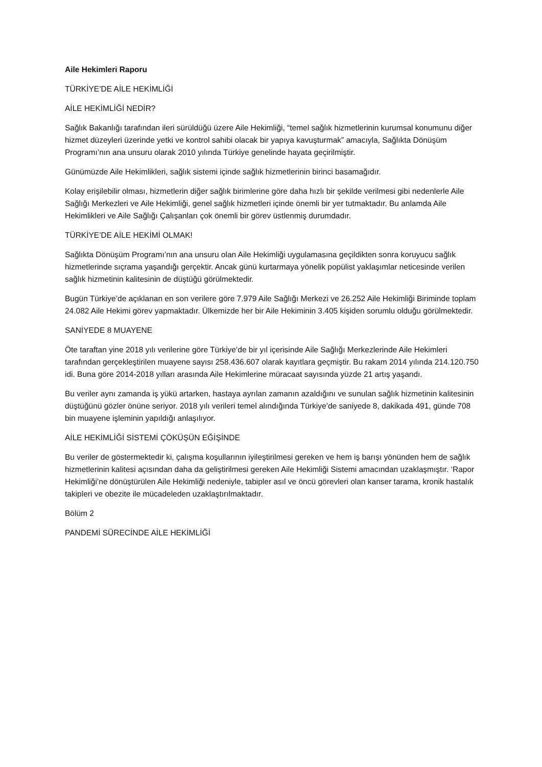Aile Hekimleri Raporu
TÜRKİYE’DE AİLE HEKİMLİĞİ
AİLE HEKİMLİĞİ NEDİR?
Sağlık Bakanlığı tarafından ileri sürüldüğü üzere Aile Hekimliği, “temel sağlık hizmetlerinin kurumsal konumunu diğer hizmet düzeyleri üzerinde yetki ve kontrol sahibi olacak bir yapıya kavuşturmak” amacıyla, Sağlıkta Dönüşüm Programı’nın ana unsuru olarak 2010 yılında Türkiye genelinde hayata geçirilmiştir.
Günümüzde Aile Hekimlikleri, sağlık sistemi içinde sağlık hizmetlerinin birinci basamağıdır.
Kolay erişilebilir olması, hizmetlerin diğer sağlık birimlerine göre daha hızlı bir şekilde verilmesi gibi nedenlerle Aile Sağlığı Merkezleri ve Aile Hekimliği, genel sağlık hizmetleri içinde önemli bir yer tutmaktadır. Bu anlamda Aile Hekimlikleri ve Aile Sağlığı Çalışanları çok önemli bir görev üstlenmiş durumdadır.
TÜRKİYE’DE AİLE HEKİMİ OLMAK!
Sağlıkta Dönüşüm Programı’nın ana unsuru olan Aile Hekimliği uygulamasına geçildikten sonra koruyucu sağlık hizmetlerinde sıçrama yaşandığı gerçektir. Ancak günü kurtarmaya yönelik popülist yaklaşımlar neticesinde verilen sağlık hizmetinin kalitesinin de düştüğü görülmektedir.
Bugün Türkiye’de açıklanan en son verilere göre 7.979 Aile Sağlığı Merkezi ve 26.252 Aile Hekimliği Biriminde toplam 24.082 Aile Hekimi görev yapmaktadır. Ülkemizde her bir Aile Hekiminin 3.405 kişiden sorumlu olduğu görülmektedir.
SANİYEDE 8 MUAYENE
Öte taraftan yine 2018 yılı verilerine göre Türkiye’de bir yıl içerisinde Aile Sağlığı Merkezlerinde Aile Hekimleri tarafından gerçekleştirilen muayene sayısı 258.436.607 olarak kayıtlara geçmiştir. Bu rakam 2014 yılında 214.120.750 idi. Buna göre 2014-2018 yılları arasında Aile Hekimlerine müracaat sayısında yüzde 21 artış yaşandı.
Bu veriler aynı zamanda iş yükü artarken, hastaya ayrılan zamanın azaldığını ve sunulan sağlık hizmetinin kalitesinin düştüğünü gözler önüne seriyor. 2018 yılı verileri temel alındığında Türkiye’de saniyede 8, dakikada 491, günde 708 bin muayene işleminin yapıldığı anlaşılıyor.
AİLE HEKİMLİĞİ SİSTEMİ ÇÖKÜŞÜN EĞİŞİNDE
Bu veriler de göstermektedir ki, çalışma koşullarının iyileştirilmesi gereken ve hem iş barışı yönünden hem de sağlık hizmetlerinin kalitesi açısından daha da geliştirilmesi gereken Aile Hekimliği Sistemi amacından uzaklaşmıştır. ‘Rapor Hekimliği’ne dönüştürülen Aile Hekimliği nedeniyle, tabipler asıl ve öncü görevleri olan kanser tarama, kronik hastalık takipleri ve obezite ile mücadeleden uzaklaştırılmaktadır.
Bölüm 2
PANDEMİ SÜRECİNDE AİLE HEKİMLİĞİ